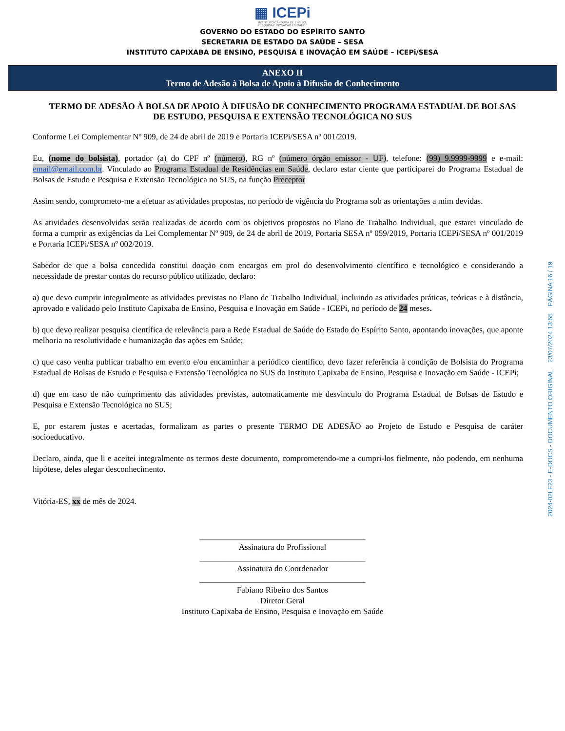▦ ICEPi
INSTITUTO CAPIXABA DE ENSINO,
PESQUISA E INOVAÇÃO EM SAÚDE
GOVERNO DO ESTADO DO ESPÍRITO SANTO
SECRETARIA DE ESTADO DA SAÚDE – SESA
INSTITUTO CAPIXABA DE ENSINO, PESQUISA E INOVAÇÃO EM SAÚDE – ICEPi/SESA
ANEXO II
Termo de Adesão à Bolsa de Apoio à Difusão de Conhecimento
TERMO DE ADESÃO À BOLSA DE APOIO À DIFUSÃO DE CONHECIMENTO PROGRAMA ESTADUAL DE BOLSAS DE ESTUDO, PESQUISA E EXTENSÃO TECNOLÓGICA NO SUS
Conforme Lei Complementar Nº 909, de 24 de abril de 2019 e Portaria ICEPi/SESA nº 001/2019.
Eu, (nome do bolsista), portador (a) do CPF nº (número), RG nº (número órgão emissor - UF), telefone: (99) 9.9999-9999 e e-mail: email@email.com.br. Vinculado ao Programa Estadual de Residências em Saúde, declaro estar ciente que participarei do Programa Estadual de Bolsas de Estudo e Pesquisa e Extensão Tecnológica no SUS, na função Preceptor
Assim sendo, comprometo-me a efetuar as atividades propostas, no período de vigência do Programa sob as orientações a mim devidas.
As atividades desenvolvidas serão realizadas de acordo com os objetivos propostos no Plano de Trabalho Individual, que estarei vinculado de forma a cumprir as exigências da Lei Complementar Nº 909, de 24 de abril de 2019, Portaria SESA nº 059/2019, Portaria ICEPi/SESA nº 001/2019 e Portaria ICEPi/SESA nº 002/2019.
Sabedor de que a bolsa concedida constitui doação com encargos em prol do desenvolvimento científico e tecnológico e considerando a necessidade de prestar contas do recurso público utilizado, declaro:
a) que devo cumprir integralmente as atividades previstas no Plano de Trabalho Individual, incluindo as atividades práticas, teóricas e à distância, aprovado e validado pelo Instituto Capixaba de Ensino, Pesquisa e Inovação em Saúde - ICEPi, no período de 24 meses.
b) que devo realizar pesquisa científica de relevância para a Rede Estadual de Saúde do Estado do Espírito Santo, apontando inovações, que aponte melhoria na resolutividade e humanização das ações em Saúde;
c) que caso venha publicar trabalho em evento e/ou encaminhar a periódico científico, devo fazer referência à condição de Bolsista do Programa Estadual de Bolsas de Estudo e Pesquisa e Extensão Tecnológica no SUS do Instituto Capixaba de Ensino, Pesquisa e Inovação em Saúde - ICEPi;
d) que em caso de não cumprimento das atividades previstas, automaticamente me desvinculo do Programa Estadual de Bolsas de Estudo e Pesquisa e Extensão Tecnológica no SUS;
E, por estarem justas e acertadas, formalizam as partes o presente TERMO DE ADESÃO ao Projeto de Estudo e Pesquisa de caráter socioeducativo.
Declaro, ainda, que li e aceitei integralmente os termos deste documento, comprometendo-me a cumpri-los fielmente, não podendo, em nenhuma hipótese, deles alegar desconhecimento.
Vitória-ES, xx de mês de 2024.
________________________________________
Assinatura do Profissional
________________________________________
Assinatura do Coordenador
________________________________________
Fabiano Ribeiro dos Santos
Diretor Geral
Instituto Capixaba de Ensino, Pesquisa e Inovação em Saúde
2024-02LF23 - E-DOCS - DOCUMENTO ORIGINAL 23/07/2024 13:55 PÁGINA 16 / 19